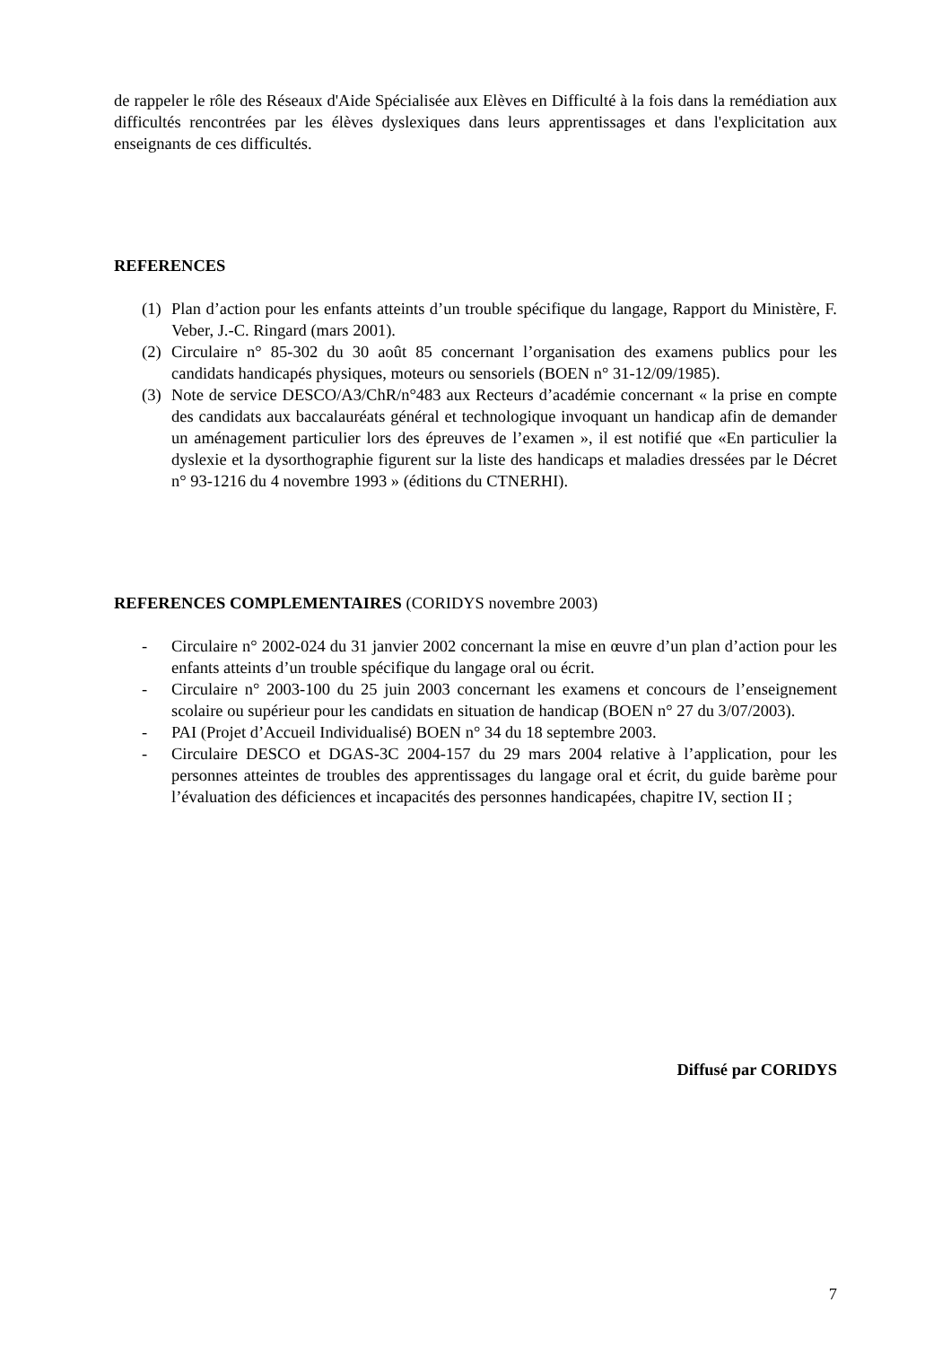de rappeler le rôle des Réseaux d'Aide Spécialisée aux Elèves en Difficulté à la fois dans la remédiation aux difficultés rencontrées par les élèves dyslexiques dans leurs apprentissages et dans l'explicitation aux enseignants de ces difficultés.
REFERENCES
(1) Plan d’action pour les enfants atteints d’un trouble spécifique du langage, Rapport du Ministère, F. Veber, J.-C. Ringard (mars 2001).
(2) Circulaire n° 85-302 du 30 août 85 concernant l’organisation des examens publics pour les candidats handicapés physiques, moteurs ou sensoriels (BOEN n° 31-12/09/1985).
(3) Note de service DESCO/A3/ChR/n°483 aux Recteurs d’académie concernant « la prise en compte des candidats aux baccalauréats général et technologique invoquant un handicap afin de demander un aménagement particulier lors des épreuves de l’examen », il est notifié que «En particulier la dyslexie et la dysorthographie figurent sur la liste des handicaps et maladies dressées par le Décret n° 93-1216 du 4 novembre 1993 » (éditions du CTNERHI).
REFERENCES COMPLEMENTAIRES (CORIDYS novembre 2003)
- Circulaire n° 2002-024 du 31 janvier 2002 concernant la mise en œuvre d’un plan d’action pour les enfants atteints d’un trouble spécifique du langage oral ou écrit.
- Circulaire n° 2003-100 du 25 juin 2003 concernant les examens et concours de l’enseignement scolaire ou supérieur pour les candidats en situation de handicap (BOEN n° 27 du 3/07/2003).
- PAI (Projet d’Accueil Individualisé) BOEN n° 34 du 18 septembre 2003.
- Circulaire DESCO et DGAS-3C 2004-157 du 29 mars 2004 relative à l’application, pour les personnes atteintes de troubles des apprentissages du langage oral et écrit, du guide barème pour l’évaluation des déficiences et incapacités des personnes handicapées, chapitre IV, section II ;
Diffusé par CORIDYS
7